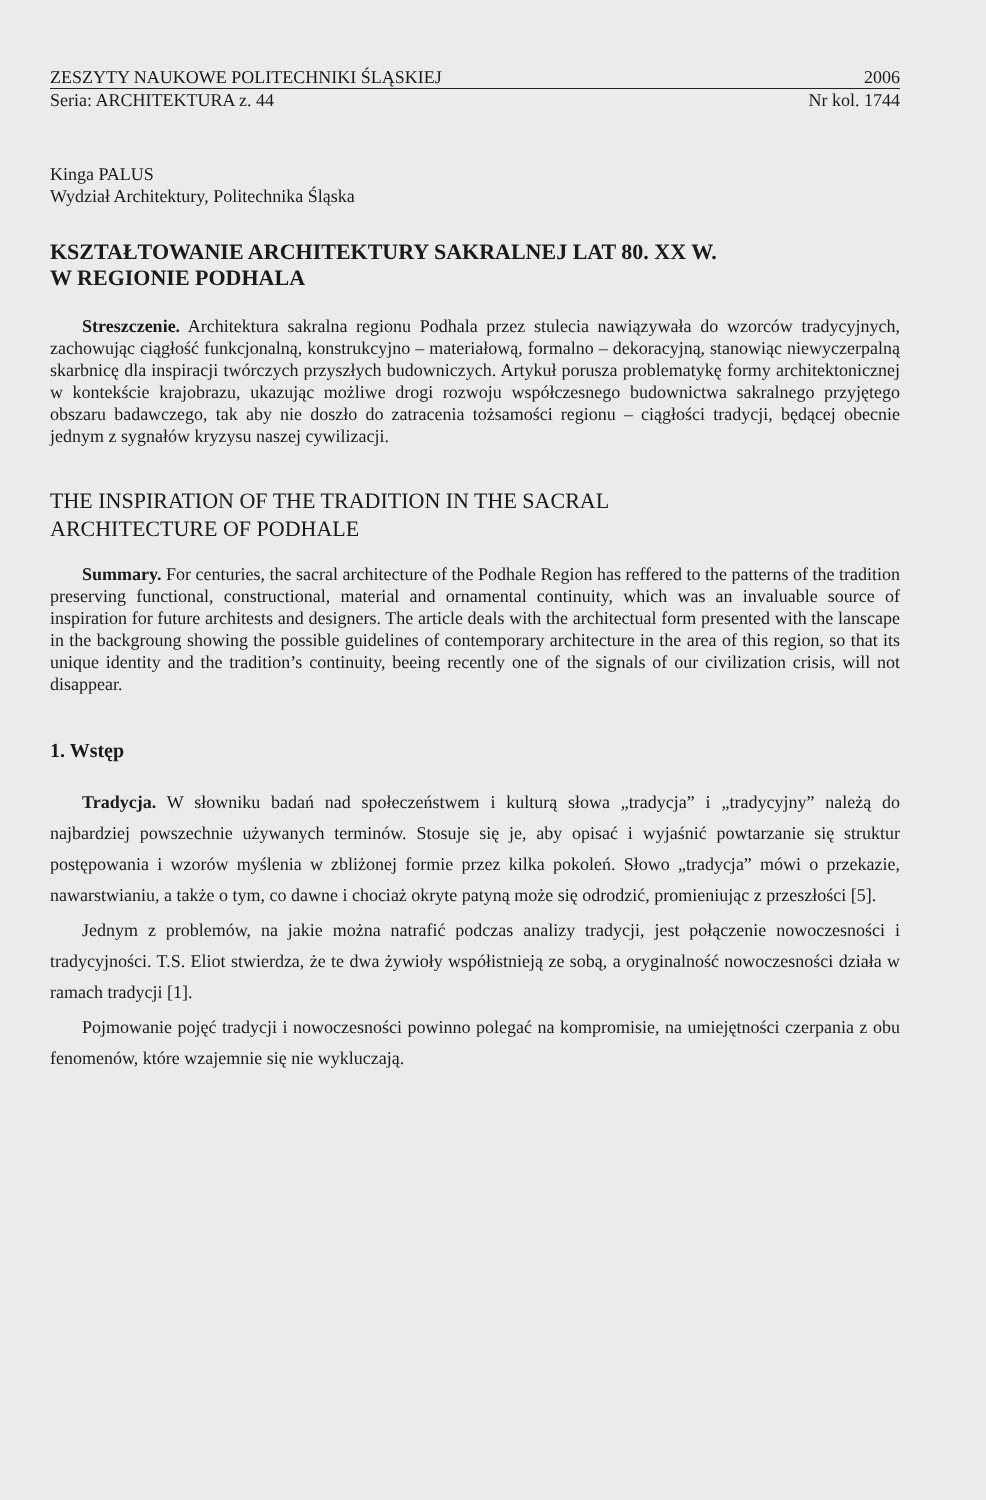ZESZYTY NAUKOWE POLITECHNIKI ŚLĄSKIEJ 2006
Seria: ARCHITEKTURA z. 44 Nr kol. 1744
Kinga PALUS
Wydział Architektury, Politechnika Śląska
KSZTAŁTOWANIE ARCHITEKTURY SAKRALNEJ LAT 80. XX W.
W REGIONIE PODHALA
Streszczenie. Architektura sakralna regionu Podhala przez stulecia nawiązywała do wzorców tradycyjnych, zachowując ciągłość funkcjonalną, konstrukcyjno – materiałową, formalno – dekoracyjną, stanowiąc niewyczerpalną skarbnicę dla inspiracji twórczych przyszłych budowniczych. Artykuł porusza problematykę formy architektonicznej w kontekście krajobrazu, ukazując możliwe drogi rozwoju współczesnego budownictwa sakralnego przyjętego obszaru badawczego, tak aby nie doszło do zatracenia tożsamości regionu – ciągłości tradycji, będącej obecnie jednym z sygnałów kryzysu naszej cywilizacji.
THE INSPIRATION OF THE TRADITION IN THE SACRAL
ARCHITECTURE OF PODHALE
Summary. For centuries, the sacral architecture of the Podhale Region has reffered to the patterns of the tradition preserving functional, constructional, material and ornamental continuity, which was an invaluable source of inspiration for future architests and designers. The article deals with the architectual form presented with the lanscape in the backgroung showing the possible guidelines of contemporary architecture in the area of this region, so that its unique identity and the tradition’s continuity, beeing recently one of the signals of our civilization crisis, will not disappear.
1. Wstęp
Tradycja. W słowniku badań nad społeczeństwem i kulturą słowa „tradycja” i „tradycyjny” należą do najbardziej powszechnie używanych terminów. Stosuje się je, aby opisać i wyjaśnić powtarzanie się struktur postępowania i wzorów myślenia w zbliżonej formie przez kilka pokoleń. Słowo „tradycja” mówi o przekazie, nawarstwianiu, a także o tym, co dawne i chociaż okryte patyną może się odrodzić, promieniując z przeszłości [5].
Jednym z problemów, na jakie można natrafić podczas analizy tradycji, jest połączenie nowoczesności i tradycyjności. T.S. Eliot stwierdza, że te dwa żywioły współistnieją ze sobą, a oryginalność nowoczesności działa w ramach tradycji [1].
Pojmowanie pojęć tradycji i nowoczesności powinno polegać na kompromisie, na umiejętności czerpania z obu fenomenów, które wzajemnie się nie wykluczają.